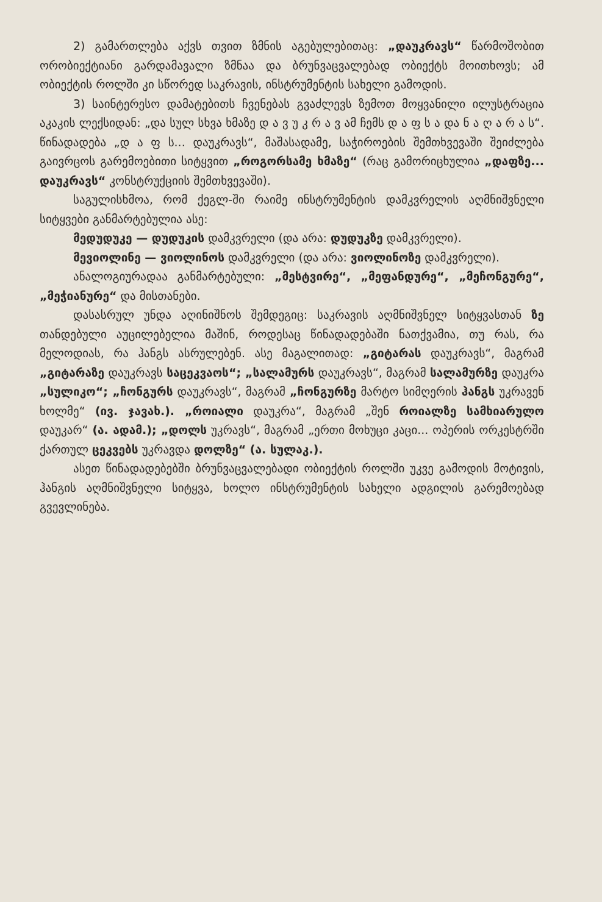2) გამართლება აქვს თვით ზმნის აგებულებითაც: „დაუკრავს“ წარმოშობით ორობიექტიანი გარდამავალი ზმნაა და ბრუნვაცვალებად ობიექტს მოითხოვს; ამ ობიექტის როლში კი სწორედ საკრავის, ინსტრუმენტის სახელი გამოდის.
3) საინტერესო დამატებითს ჩვენებას გვაძლევს ზემოთ მოყვანილი ილუსტრაცია აკაკის ლექსიდან: „და სულ სხვა ხმაზე დ ა ვ უ კ რ ა ვ ამ ჩემს დ ა ფ ს ა და ნ ა ღ ა რ ა ს“. წინადადება „დ ა ფ ს... დაუკრავს“, მაშასადამე, საჭიროების შემთხვევაში შეიძლება გაივრცოს გარემოებითი სიტყვით „როგორსამე ხმაზე“ (რაც გამორიცხულია „დაფზე... დაუკრავს“ კონსტრუქციის შემთხვევაში).
საგულისხმოა, რომ ქეგლ-ში რაიმე ინსტრუმენტის დამკვრელის აღმნიშვნელი სიტყვები განმარტებულია ასე:
მედუდუკე — დუდუკის დამკვრელი (და არა: დუდუკზე დამკვრელი).
მევიოლინე — ვიოლინოს დამკვრელი (და არა: ვიოლინოზე დამკვრელი).
ანალოგიურადაა განმარტებული: „მესტვირე“, „მეფანდურე“, „მეჩონგურე“, „მეჭიანურე“ და მისთანები.
დასასრულ უნდა აღინიშნოს შემდეგიც: საკრავის აღმნიშვნელ სიტყვასთან ზე თანდებული აუცილებელია მაშინ, როდესაც წინადადებაში ნათქვამია, თუ რას, რა მელოდიას, რა ჰანგს ასრულებენ. ასე მაგალითად: „გიტარას დაუკრავს“, მაგრამ „გიტარაზე დაუკრავს საცეკვაოს“; „სალამურს დაუკრავს“, მაგრამ სალამურზე დაუკრა „სულიკო“; „ჩონგურს დაუკრავს“, მაგრამ „ჩონგურზე მარტო სიმღერის ჰანგს უკრავენ ხოლმე“ (ივ. ჯავახ.). „როიალი დაუკრა“, მაგრამ „შენ როიალზე სამხიარულო დაუკარ“ (ა. ადამ.); „დოლს უკრავს“, მაგრამ „ერთი მოხუცი კაცი... ოპერის ორკესტრში ქართულ ცეკვებს უკრავდა დოლზე“ (ა. სულაკ.).
ასეთ წინადადებებში ბრუნვაცვალებადი ობიექტის როლში უკვე გამოდის მოტივის, ჰანგის აღმნიშვნელი სიტყვა, ხოლო ინსტრუმენტის სახელი ადგილის გარემოებად გვევლინება.